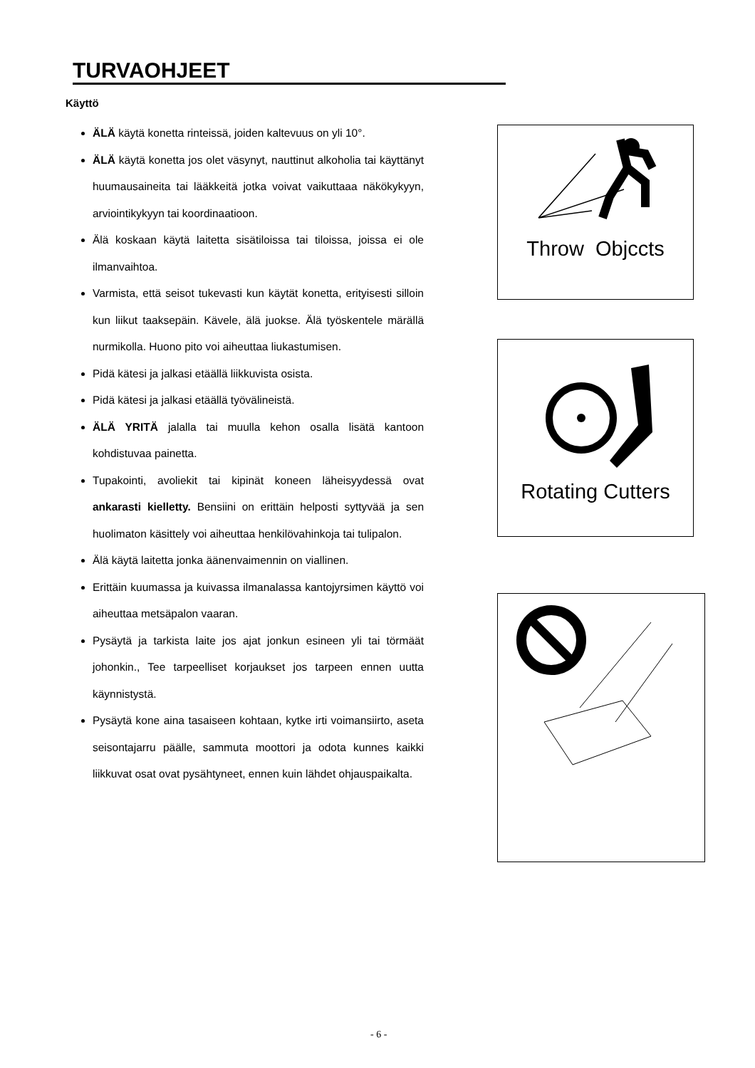TURVAOHJEET
Käyttö
ÄLÄ käytä konetta rinteissä, joiden kaltevuus on yli 10°.
ÄLÄ käytä konetta jos olet väsynyt, nauttinut alkoholia tai käyttänyt huumausaineita tai lääkkeitä jotka voivat vaikuttaaa näkökykyyn, arviointikykyyn tai koordinaatioon.
Älä koskaan käytä laitetta sisätiloissa tai tiloissa, joissa ei ole ilmanvaihtoa.
Varmista, että seisot tukevasti kun käytät konetta, erityisesti silloin kun liikut taaksepäin. Kävele, älä juokse. Älä työskentele märällä nurmikolla. Huono pito voi aiheuttaa liukastumisen.
Pidä kätesi ja jalkasi etäällä liikkuvista osista.
Pidä kätesi ja jalkasi etäällä työvälineistä.
ÄLÄ YRITÄ jalalla tai muulla kehon osalla lisätä kantoon kohdistuvaa painetta.
Tupakointi, avoliekit tai kipinät koneen läheisyydessä ovat ankarasti kielletty. Bensiini on erittäin helposti syttyvää ja sen huolimaton käsittely voi aiheuttaa henkilövahinkoja tai tulipalon.
Älä käytä laitetta jonka äänenvaimennin on viallinen.
Erittäin kuumassa ja kuivassa ilmanalassa kantojyrsimen käyttö voi aiheuttaa metsäpalon vaaran.
Pysäytä ja tarkista laite jos ajat jonkun esineen yli tai törmäät johonkin., Tee tarpeelliset korjaukset jos tarpeen ennen uutta käynnistystä.
Pysäytä kone aina tasaiseen kohtaan, kytke irti voimansiirto, aseta seisontajarru päälle, sammuta moottori ja odota kunnes kaikki liikkuvat osat ovat pysähtyneet, ennen kuin lähdet ohjauspaikalta.
Throw Objccts
Rotating Cutters
- 6 -